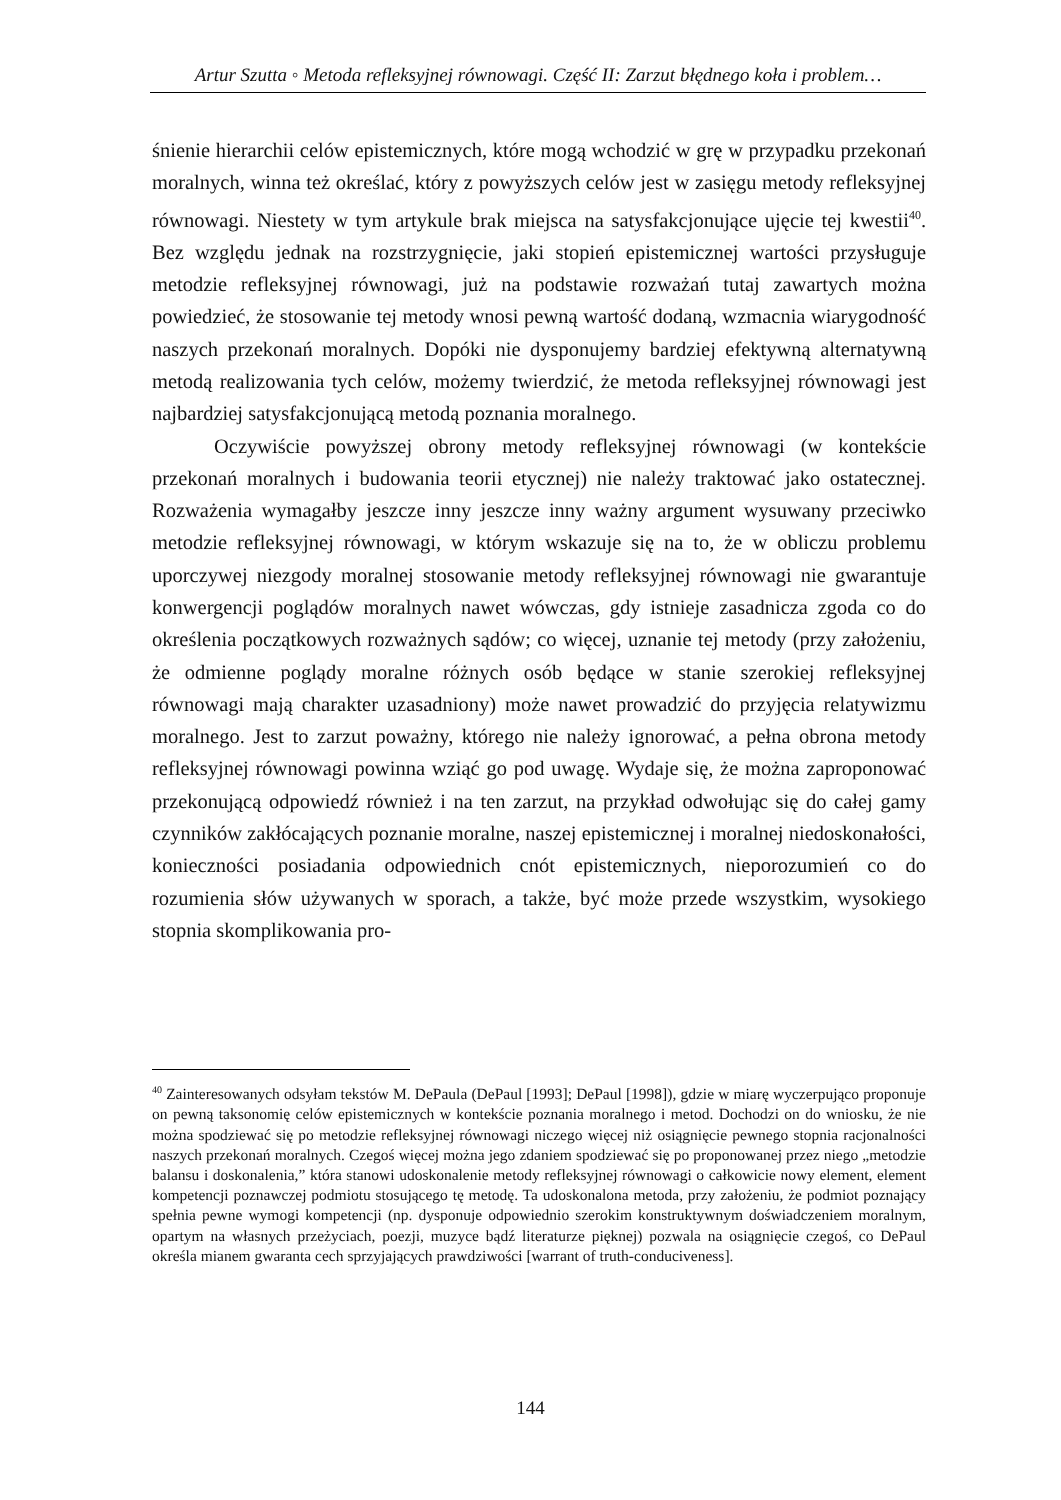Artur Szutta ◦ Metoda refleksyjnej równowagi. Część II: Zarzut błędnego koła i problem…
śnienie hierarchii celów epistemicznych, które mogą wchodzić w grę w przypadku przekonań moralnych, winna też określać, który z powyższych celów jest w zasięgu metody refleksyjnej równowagi. Niestety w tym artykule brak miejsca na satysfakcjonujące ujęcie tej kwestii<sup>40</sup>. Bez względu jednak na rozstrzygnięcie, jaki stopień epistemicznej wartości przysługuje metodzie refleksyjnej równowagi, już na podstawie rozważań tutaj zawartych można powiedzieć, że stosowanie tej metody wnosi pewną wartość dodaną, wzmacnia wiarygodność naszych przekonań moralnych. Dopóki nie dysponujemy bardziej efektywną alternatywną metodą realizowania tych celów, możemy twierdzić, że metoda refleksyjnej równowagi jest najbardziej satysfakcjonującą metodą poznania moralnego.
Oczywiście powyższej obrony metody refleksyjnej równowagi (w kontekście przekonań moralnych i budowania teorii etycznej) nie należy traktować jako ostatecznej. Rozważenia wymagałby jeszcze inny jeszcze inny ważny argument wysuwany przeciwko metodzie refleksyjnej równowagi, w którym wskazuje się na to, że w obliczu problemu uporczywej niezgody moralnej stosowanie metody refleksyjnej równowagi nie gwarantuje konwergencji poglądów moralnych nawet wówczas, gdy istnieje zasadnicza zgoda co do określenia początkowych rozważnych sądów; co więcej, uznanie tej metody (przy założeniu, że odmienne poglądy moralne różnych osób będące w stanie szerokiej refleksyjnej równowagi mają charakter uzasadniony) może nawet prowadzić do przyjęcia relatywizmu moralnego. Jest to zarzut poważny, którego nie należy ignorować, a pełna obrona metody refleksyjnej równowagi powinna wziąć go pod uwagę. Wydaje się, że można zaproponować przekonującą odpowiedź również i na ten zarzut, na przykład odwołując się do całej gamy czynników zakłócających poznanie moralne, naszej epistemicznej i moralnej niedoskonałości, konieczności posiadania odpowiednich cnót epistemicznych, nieporozumień co do rozumienia słów używanych w sporach, a także, być może przede wszystkim, wysokiego stopnia skomplikowania pro-
<sup>40</sup> Zainteresowanych odsyłam tekstów M. DePaula (DePaul [1993]; DePaul [1998]), gdzie w miarę wyczerpująco proponuje on pewną taksonomię celów epistemicznych w kontekście poznania moralnego i metod. Dochodzi on do wniosku, że nie można spodziewać się po metodzie refleksyjnej równowagi niczego więcej niż osiągnięcie pewnego stopnia racjonalności naszych przekonań moralnych. Czegoś więcej można jego zdaniem spodziewać się po proponowanej przez niego „metodzie balansu i doskonalenia,” która stanowi udoskonalenie metody refleksyjnej równowagi o całkowicie nowy element, element kompetencji poznawczej podmiotu stosującego tę metodę. Ta udoskonalona metoda, przy założeniu, że podmiot poznający spełnia pewne wymogi kompetencji (np. dysponuje odpowiednio szerokim konstruktywnym doświadczeniem moralnym, opartym na własnych przeżyciach, poezji, muzyce bądź literaturze pięknej) pozwala na osiągnięcie czegoś, co DePaul określa mianem gwaranta cech sprzyjających prawdziwości [warrant of truth-conduciveness].
144